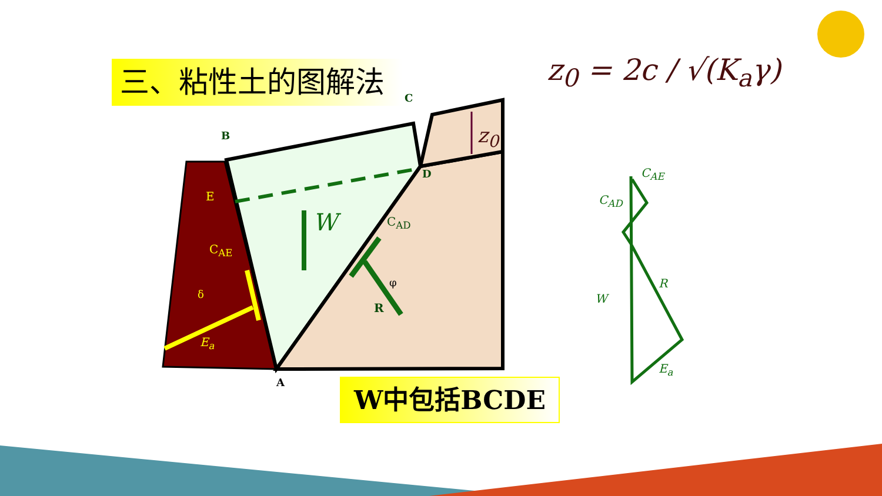三、粘性土的图解法
W中包括BCDE
z<sub>0</sub> = 2c / √(K<sub>a</sub>γ)
B
C
D
E
C<sub>AE</sub>
δ
E<sub>a</sub>
A
W C<sub>AD</sub>
φ
R
z<sub>0</sub>
C<sub>AE</sub>
C<sub>AD</sub>
R
W
E<sub>a</sub>